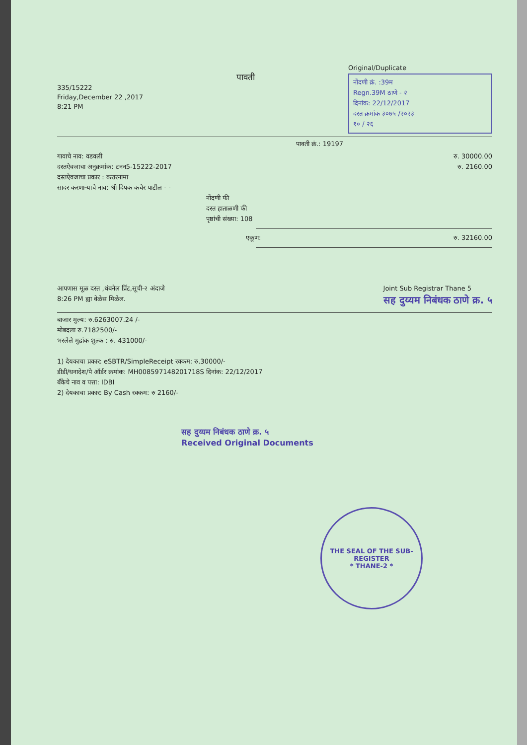335/15222
Friday,December 22 ,2017
8:21 PM
पावती
Original/Duplicate
नोंदणी क्रं. :39म
Regn.39M ठाणे - २
दिनांक: 22/12/2017
दस्त क्रमांक ३०७५ /२०२३
१० / २६
पावती क्रं.: 19197
गावाचे नाव: वडवली
दस्तऐवजाचा अनुक्रमांक: टनन5-15222-2017
दस्तऐवजाचा प्रकार : करारनामा
सादर करणाऱ्याचे नाव: श्री दिपक कचेर पाटील - -
नोंदणी फी
दस्त हाताळणी फी
पृष्ठांची संख्या: 108
रु. 30000.00
रु. 2160.00
एकूण: रु. 32160.00
आपणास मूळ दस्त ,थंबनेल प्रिंट,सूची-२ अंदाजे
8:26 PM ह्या वेळेस मिळेल.
Joint Sub Registrar Thane 5
सह दुय्यम निबंधक ठाणे क्र. ५
बाजार मुल्य: रु.6263007.24 /-
मोबदला रु.7182500/-
भरलेले मुद्रांक शुल्क : रु. 431000/-
1) देयकाचा प्रकार: eSBTR/SimpleReceipt रक्कम: रु.30000/-
डीडी/धनादेश/पे ऑर्डर क्रमांक: MH008597148201718S दिनांक: 22/12/2017
बँकेचे नाव व पत्ता: IDBI
2) देयकाचा प्रकार: By Cash रक्कम: रु 2160/-
सह दुय्यम निबंधक ठाणे क्र. ५
Received Original Documents
THE SEAL OF THE SUB-REGISTER
* THANE-2 *